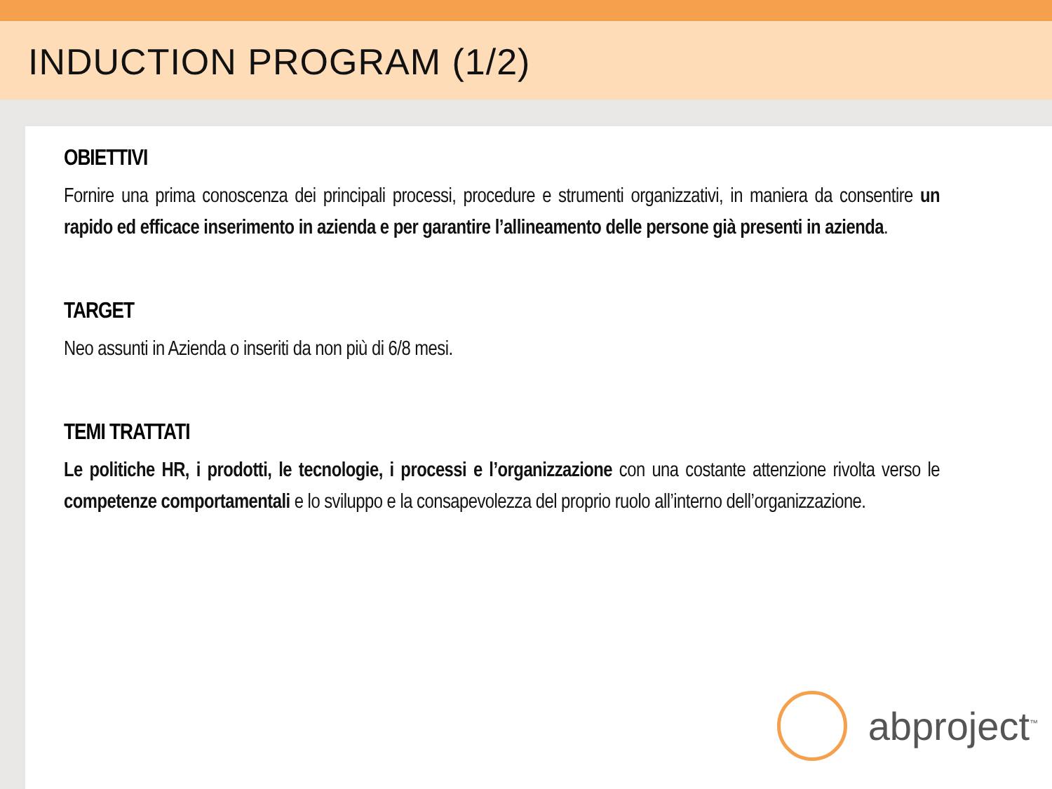INDUCTION PROGRAM (1/2)
OBIETTIVI
Fornire una prima conoscenza dei principali processi, procedure e strumenti organizzativi, in maniera da consentire un rapido ed efficace inserimento in azienda e per garantire l’allineamento delle persone già presenti in azienda.
TARGET
Neo assunti in Azienda o inseriti da non più di 6/8 mesi.
TEMI TRATTATI
Le politiche HR, i prodotti, le tecnologie, i processi e l’organizzazione con una costante attenzione rivolta verso le competenze comportamentali e lo sviluppo e la consapevolezza del proprio ruolo all’interno dell’organizzazione.
abproject<sup>™</sup>